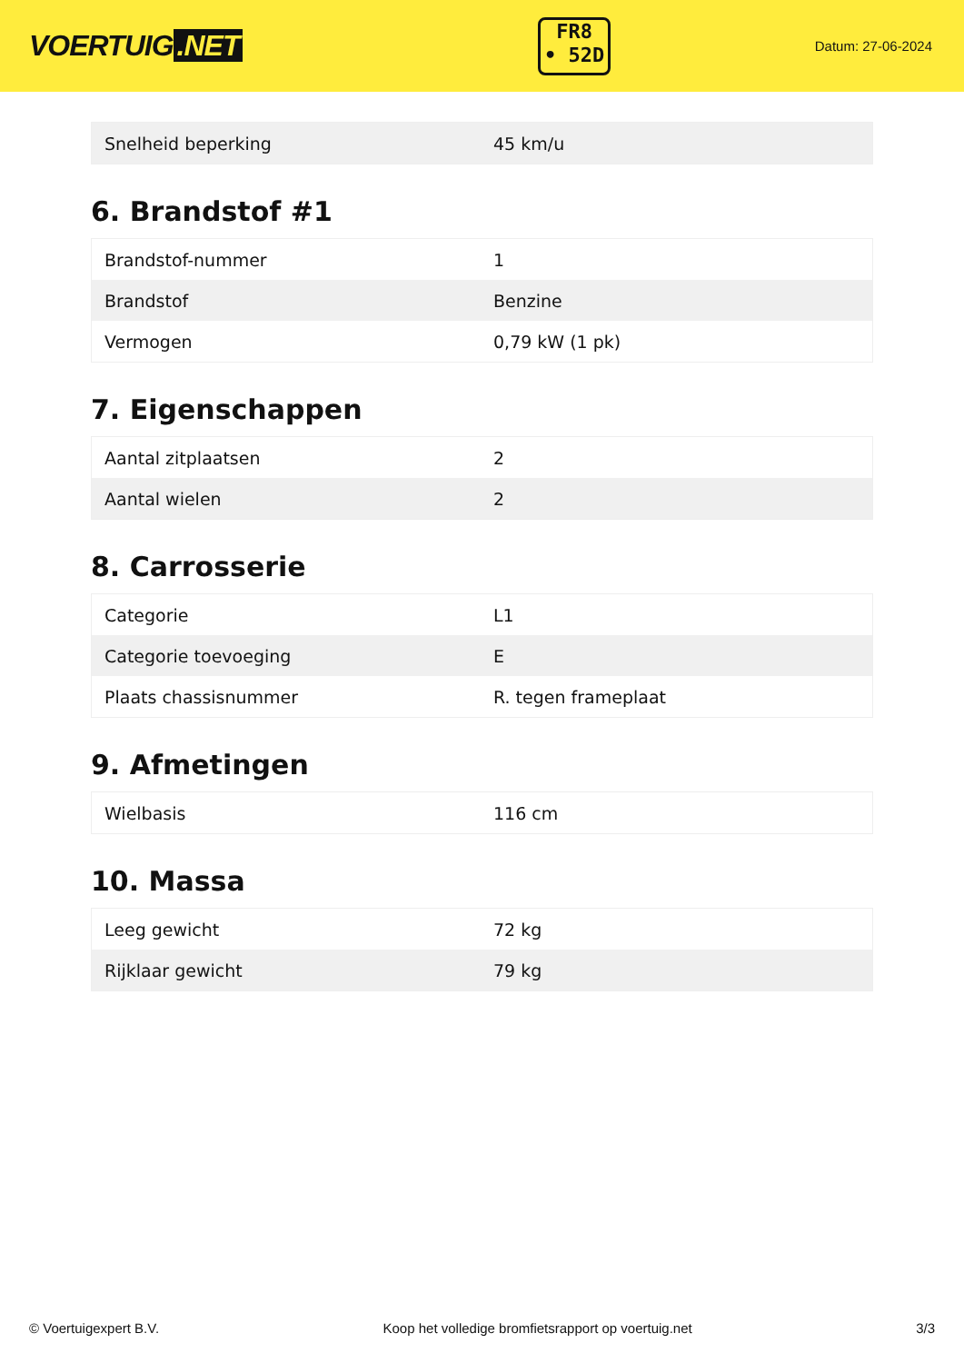VOERTUIG.NET
FR8
• 52D
Datum: 27-06-2024
| Snelheid beperking | 45 km/u |
6. Brandstof #1
| Brandstof-nummer | 1 |
| Brandstof | Benzine |
| Vermogen | 0,79 kW (1 pk) |
7. Eigenschappen
| Aantal zitplaatsen | 2 |
| Aantal wielen | 2 |
8. Carrosserie
| Categorie | L1 |
| Categorie toevoeging | E |
| Plaats chassisnummer | R. tegen frameplaat |
9. Afmetingen
| Wielbasis | 116 cm |
10. Massa
| Leeg gewicht | 72 kg |
| Rijklaar gewicht | 79 kg |
© Voertuigexpert B.V. Koop het volledige bromfietsrapport op voertuig.net 3/3